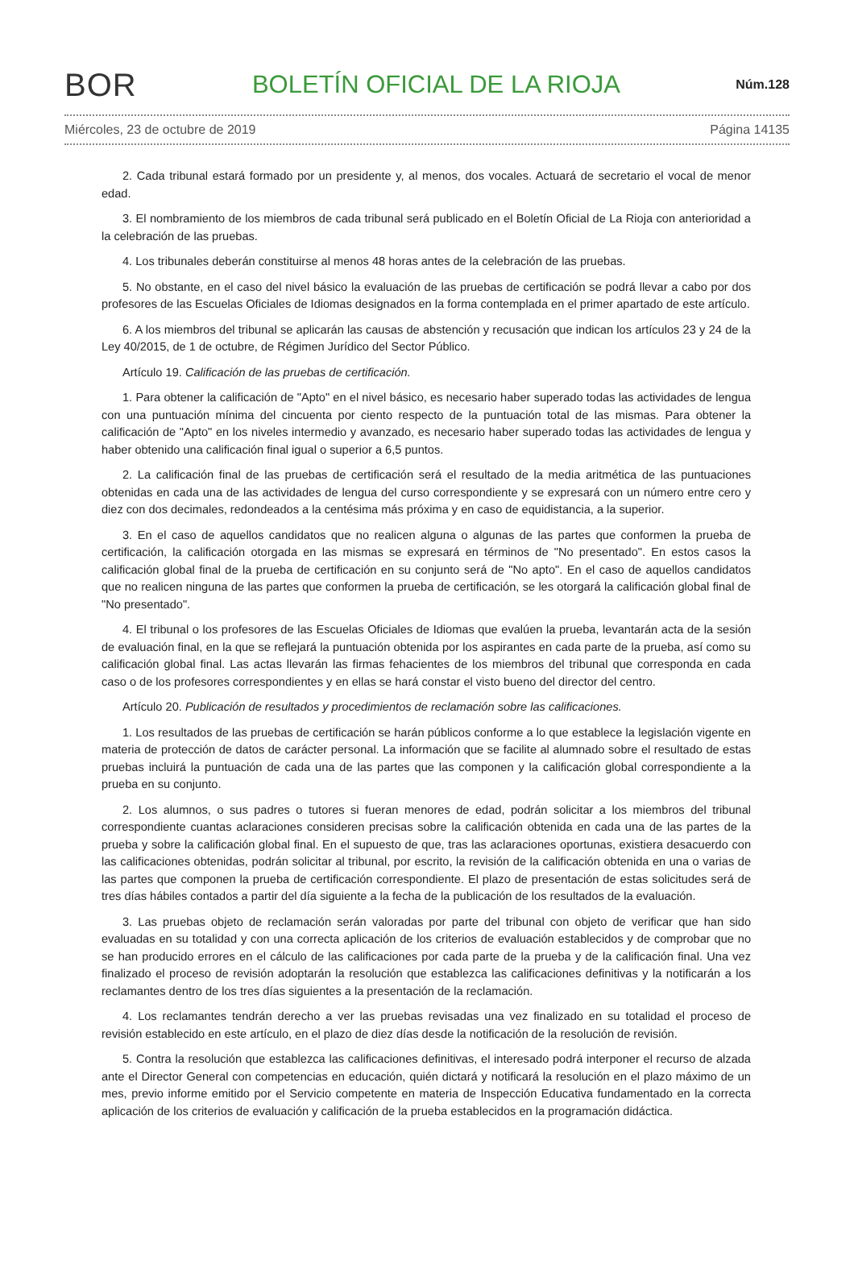BOR BOLETÍN OFICIAL DE LA RIOJA Núm.128
Miércoles, 23 de octubre de 2019 Página 14135
2. Cada tribunal estará formado por un presidente y, al menos, dos vocales. Actuará de secretario el vocal de menor edad.
3. El nombramiento de los miembros de cada tribunal será publicado en el Boletín Oficial de La Rioja con anterioridad a la celebración de las pruebas.
4. Los tribunales deberán constituirse al menos 48 horas antes de la celebración de las pruebas.
5. No obstante, en el caso del nivel básico la evaluación de las pruebas de certificación se podrá llevar a cabo por dos profesores de las Escuelas Oficiales de Idiomas designados en la forma contemplada en el primer apartado de este artículo.
6. A los miembros del tribunal se aplicarán las causas de abstención y recusación que indican los artículos 23 y 24 de la Ley 40/2015, de 1 de octubre, de Régimen Jurídico del Sector Público.
Artículo 19. Calificación de las pruebas de certificación.
1. Para obtener la calificación de "Apto" en el nivel básico, es necesario haber superado todas las actividades de lengua con una puntuación mínima del cincuenta por ciento respecto de la puntuación total de las mismas. Para obtener la calificación de "Apto" en los niveles intermedio y avanzado, es necesario haber superado todas las actividades de lengua y haber obtenido una calificación final igual o superior a 6,5 puntos.
2. La calificación final de las pruebas de certificación será el resultado de la media aritmética de las puntuaciones obtenidas en cada una de las actividades de lengua del curso correspondiente y se expresará con un número entre cero y diez con dos decimales, redondeados a la centésima más próxima y en caso de equidistancia, a la superior.
3. En el caso de aquellos candidatos que no realicen alguna o algunas de las partes que conformen la prueba de certificación, la calificación otorgada en las mismas se expresará en términos de "No presentado". En estos casos la calificación global final de la prueba de certificación en su conjunto será de "No apto". En el caso de aquellos candidatos que no realicen ninguna de las partes que conformen la prueba de certificación, se les otorgará la calificación global final de "No presentado".
4. El tribunal o los profesores de las Escuelas Oficiales de Idiomas que evalúen la prueba, levantarán acta de la sesión de evaluación final, en la que se reflejará la puntuación obtenida por los aspirantes en cada parte de la prueba, así como su calificación global final. Las actas llevarán las firmas fehacientes de los miembros del tribunal que corresponda en cada caso o de los profesores correspondientes y en ellas se hará constar el visto bueno del director del centro.
Artículo 20. Publicación de resultados y procedimientos de reclamación sobre las calificaciones.
1. Los resultados de las pruebas de certificación se harán públicos conforme a lo que establece la legislación vigente en materia de protección de datos de carácter personal. La información que se facilite al alumnado sobre el resultado de estas pruebas incluirá la puntuación de cada una de las partes que las componen y la calificación global correspondiente a la prueba en su conjunto.
2. Los alumnos, o sus padres o tutores si fueran menores de edad, podrán solicitar a los miembros del tribunal correspondiente cuantas aclaraciones consideren precisas sobre la calificación obtenida en cada una de las partes de la prueba y sobre la calificación global final. En el supuesto de que, tras las aclaraciones oportunas, existiera desacuerdo con las calificaciones obtenidas, podrán solicitar al tribunal, por escrito, la revisión de la calificación obtenida en una o varias de las partes que componen la prueba de certificación correspondiente. El plazo de presentación de estas solicitudes será de tres días hábiles contados a partir del día siguiente a la fecha de la publicación de los resultados de la evaluación.
3. Las pruebas objeto de reclamación serán valoradas por parte del tribunal con objeto de verificar que han sido evaluadas en su totalidad y con una correcta aplicación de los criterios de evaluación establecidos y de comprobar que no se han producido errores en el cálculo de las calificaciones por cada parte de la prueba y de la calificación final. Una vez finalizado el proceso de revisión adoptarán la resolución que establezca las calificaciones definitivas y la notificarán a los reclamantes dentro de los tres días siguientes a la presentación de la reclamación.
4. Los reclamantes tendrán derecho a ver las pruebas revisadas una vez finalizado en su totalidad el proceso de revisión establecido en este artículo, en el plazo de diez días desde la notificación de la resolución de revisión.
5. Contra la resolución que establezca las calificaciones definitivas, el interesado podrá interponer el recurso de alzada ante el Director General con competencias en educación, quién dictará y notificará la resolución en el plazo máximo de un mes, previo informe emitido por el Servicio competente en materia de Inspección Educativa fundamentado en la correcta aplicación de los criterios de evaluación y calificación de la prueba establecidos en la programación didáctica.